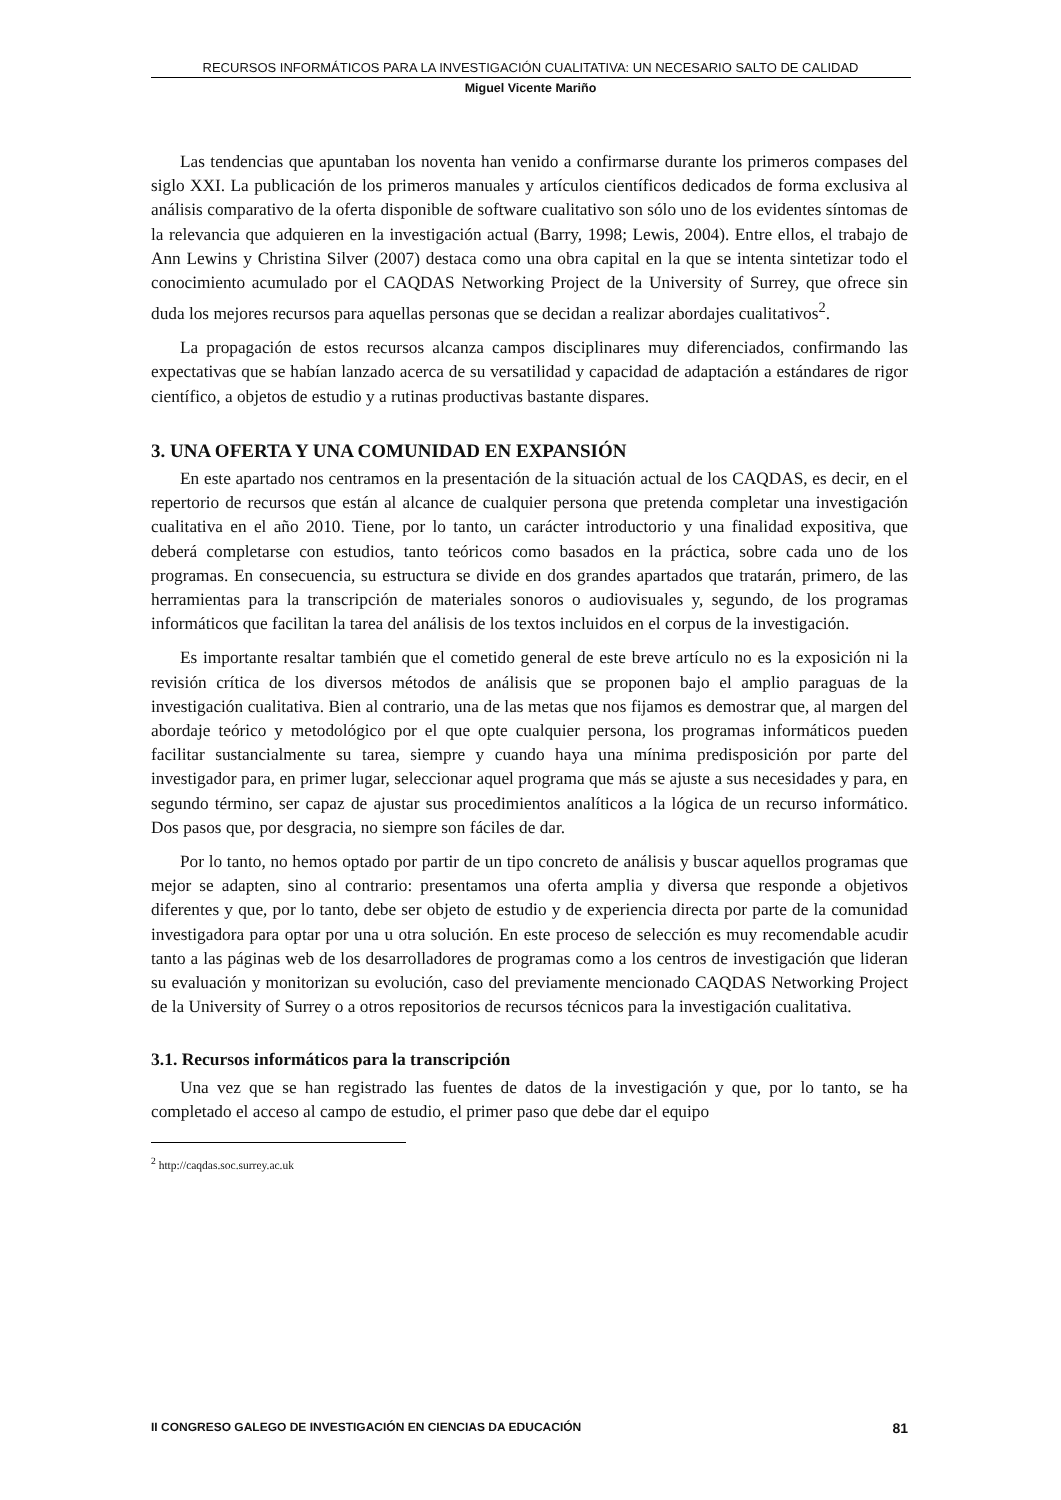RECURSOS INFORMÁTICOS PARA LA INVESTIGACIÓN CUALITATIVA: UN NECESARIO SALTO DE CALIDAD
Miguel Vicente Mariño
Las tendencias que apuntaban los noventa han venido a confirmarse durante los primeros compases del siglo XXI. La publicación de los primeros manuales y artículos científicos dedicados de forma exclusiva al análisis comparativo de la oferta disponible de software cualitativo son sólo uno de los evidentes síntomas de la relevancia que adquieren en la investigación actual (Barry, 1998; Lewis, 2004). Entre ellos, el trabajo de Ann Lewins y Christina Silver (2007) destaca como una obra capital en la que se intenta sintetizar todo el conocimiento acumulado por el CAQDAS Networking Project de la University of Surrey, que ofrece sin duda los mejores recursos para aquellas personas que se decidan a realizar abordajes cualitativos<sup>2</sup>.
La propagación de estos recursos alcanza campos disciplinares muy diferenciados, confirmando las expectativas que se habían lanzado acerca de su versatilidad y capacidad de adaptación a estándares de rigor científico, a objetos de estudio y a rutinas productivas bastante dispares.
3. UNA OFERTA Y UNA COMUNIDAD EN EXPANSIÓN
En este apartado nos centramos en la presentación de la situación actual de los CAQDAS, es decir, en el repertorio de recursos que están al alcance de cualquier persona que pretenda completar una investigación cualitativa en el año 2010. Tiene, por lo tanto, un carácter introductorio y una finalidad expositiva, que deberá completarse con estudios, tanto teóricos como basados en la práctica, sobre cada uno de los programas. En consecuencia, su estructura se divide en dos grandes apartados que tratarán, primero, de las herramientas para la transcripción de materiales sonoros o audiovisuales y, segundo, de los programas informáticos que facilitan la tarea del análisis de los textos incluidos en el corpus de la investigación.
Es importante resaltar también que el cometido general de este breve artículo no es la exposición ni la revisión crítica de los diversos métodos de análisis que se proponen bajo el amplio paraguas de la investigación cualitativa. Bien al contrario, una de las metas que nos fijamos es demostrar que, al margen del abordaje teórico y metodológico por el que opte cualquier persona, los programas informáticos pueden facilitar sustancialmente su tarea, siempre y cuando haya una mínima predisposición por parte del investigador para, en primer lugar, seleccionar aquel programa que más se ajuste a sus necesidades y para, en segundo término, ser capaz de ajustar sus procedimientos analíticos a la lógica de un recurso informático. Dos pasos que, por desgracia, no siempre son fáciles de dar.
Por lo tanto, no hemos optado por partir de un tipo concreto de análisis y buscar aquellos programas que mejor se adapten, sino al contrario: presentamos una oferta amplia y diversa que responde a objetivos diferentes y que, por lo tanto, debe ser objeto de estudio y de experiencia directa por parte de la comunidad investigadora para optar por una u otra solución. En este proceso de selección es muy recomendable acudir tanto a las páginas web de los desarrolladores de programas como a los centros de investigación que lideran su evaluación y monitorizan su evolución, caso del previamente mencionado CAQDAS Networking Project de la University of Surrey o a otros repositorios de recursos técnicos para la investigación cualitativa.
3.1. Recursos informáticos para la transcripción
Una vez que se han registrado las fuentes de datos de la investigación y que, por lo tanto, se ha completado el acceso al campo de estudio, el primer paso que debe dar el equipo
<sup>2</sup> http://caqdas.soc.surrey.ac.uk
II CONGRESO GALEGO DE INVESTIGACIÓN EN CIENCIAS DA EDUCACIÓN 81